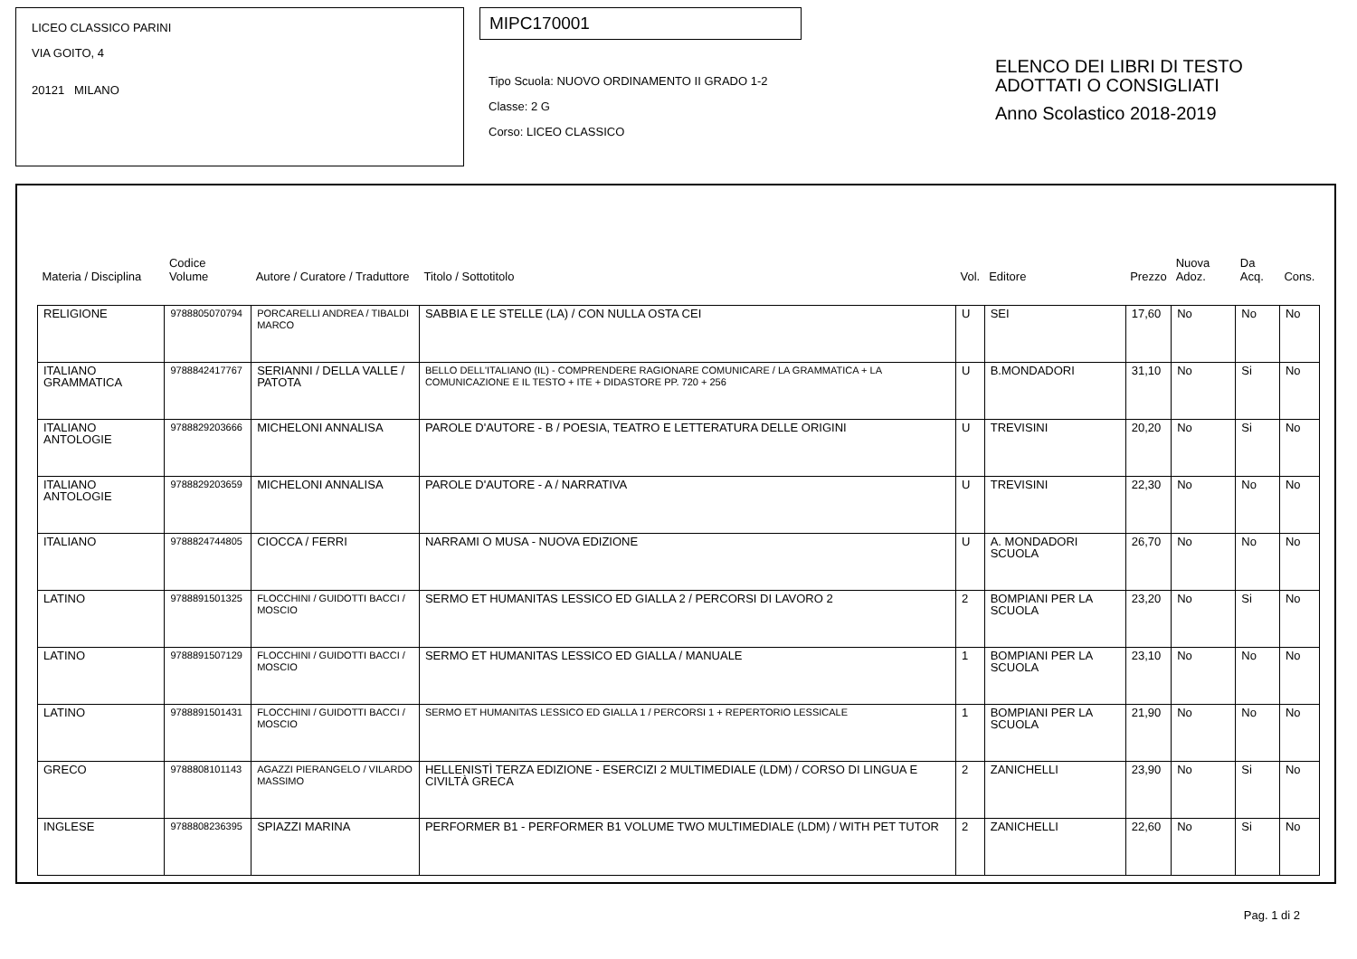LICEO CLASSICO PARINI
VIA GOITO, 4
20121 MILANO
MIPC170001
Tipo Scuola: NUOVO ORDINAMENTO II GRADO 1-2
Classe: 2 G
Corso: LICEO CLASSICO
ELENCO DEI LIBRI DI TESTO
ADOTTATI O CONSIGLIATI
Anno Scolastico 2018-2019
| Materia / Disciplina | Codice Volume | Autore / Curatore / Traduttore | Titolo / Sottotitolo | Vol. | Editore | Prezzo | Nuova Adoz. | Da Acq. | Cons. |
| --- | --- | --- | --- | --- | --- | --- | --- | --- | --- |
| RELIGIONE | 9788805070794 | PORCARELLI ANDREA / TIBALDI MARCO | SABBIA E LE STELLE (LA) / CON NULLA OSTA CEI | U | SEI | 17,60 | No | No | No |
| ITALIANO GRAMMATICA | 9788842417767 | SERIANNI / DELLA VALLE / PATOTA | BELLO DELL'ITALIANO (IL) - COMPRENDERE RAGIONARE COMUNICARE / LA GRAMMATICA + LA COMUNICAZIONE E IL TESTO + ITE + DIDASTORE PP. 720 + 256 | U | B.MONDADORI | 31,10 | No | Si | No |
| ITALIANO ANTOLOGIE | 9788829203666 | MICHELONI ANNALISA | PAROLE D'AUTORE - B / POESIA, TEATRO E LETTERATURA DELLE ORIGINI | U | TREVISINI | 20,20 | No | Si | No |
| ITALIANO ANTOLOGIE | 9788829203659 | MICHELONI ANNALISA | PAROLE D'AUTORE - A / NARRATIVA | U | TREVISINI | 22,30 | No | No | No |
| ITALIANO | 9788824744805 | CIOCCA / FERRI | NARRAMI O MUSA - NUOVA EDIZIONE | U | A. MONDADORI SCUOLA | 26,70 | No | No | No |
| LATINO | 9788891501325 | FLOCCHINI / GUIDOTTI BACCI / MOSCIO | SERMO ET HUMANITAS LESSICO ED GIALLA 2 / PERCORSI DI LAVORO 2 | 2 | BOMPIANI PER LA SCUOLA | 23,20 | No | Si | No |
| LATINO | 9788891507129 | FLOCCHINI / GUIDOTTI BACCI / MOSCIO | SERMO ET HUMANITAS LESSICO ED GIALLA / MANUALE | 1 | BOMPIANI PER LA SCUOLA | 23,10 | No | No | No |
| LATINO | 9788891501431 | FLOCCHINI / GUIDOTTI BACCI / MOSCIO | SERMO ET HUMANITAS LESSICO ED GIALLA 1 / PERCORSI 1 + REPERTORIO LESSICALE | 1 | BOMPIANI PER LA SCUOLA | 21,90 | No | No | No |
| GRECO | 9788808101143 | AGAZZI PIERANGELO / VILARDO MASSIMO | HELLENISTÌ TERZA EDIZIONE - ESERCIZI 2 MULTIMEDIALE (LDM) / CORSO DI LINGUA E CIVILTÀ GRECA | 2 | ZANICHELLI | 23,90 | No | Si | No |
| INGLESE | 9788808236395 | SPIAZZI MARINA | PERFORMER B1 - PERFORMER B1 VOLUME TWO MULTIMEDIALE (LDM) / WITH PET TUTOR | 2 | ZANICHELLI | 22,60 | No | Si | No |
Pag. 1 di 2